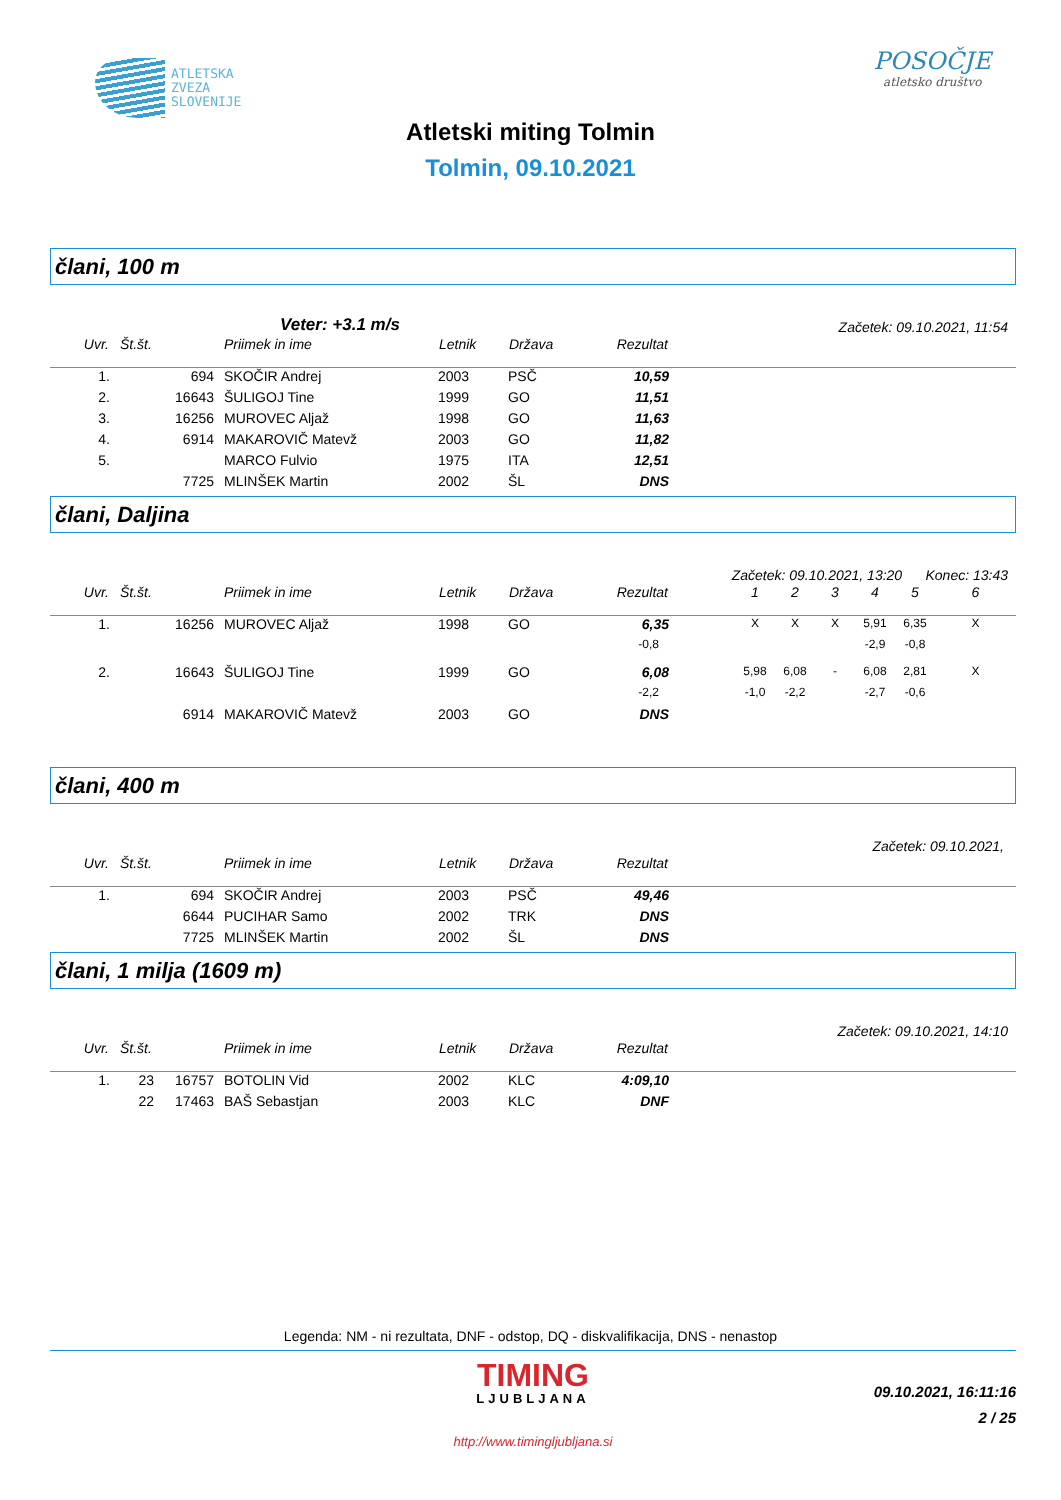ATLETSKA
ZVEZA
SLOVENIJE
POSOČJE
atletsko društvo
Atletski miting Tolmin
Tolmin, 09.10.2021
člani, 100 m
Veter: +3.1 m/s Začetek: 09.10.2021, 11:54
| Uvr. | Št.št. | | Priimek in ime | Letnik | Država | Rezultat | |
| --- | --- | --- | --- | --- | --- | --- | --- |
| 1. | | 694 | SKOČIR Andrej | 2003 | PSČ | 10,59 | |
| 2. | | 16643 | ŠULIGOJ Tine | 1999 | GO | 11,51 | |
| 3. | | 16256 | MUROVEC Aljaž | 1998 | GO | 11,63 | |
| 4. | | 6914 | MAKAROVIČ Matevž | 2003 | GO | 11,82 | |
| 5. | | | MARCO Fulvio | 1975 | ITA | 12,51 | |
| | | 7725 | MLINŠEK Martin | 2002 | ŠL | DNS | |
člani, Daljina
Začetek: 09.10.2021, 13:20 Konec: 13:43
| Uvr. | Št.št. | | Priimek in ime | Letnik | Država | Rezultat | | 1 | 2 | 3 | 4 | 5 | 6 |
| --- | --- | --- | --- | --- | --- | --- | --- | --- | --- | --- | --- | --- | --- |
| 1. | | 16256 | MUROVEC Aljaž | 1998 | GO | 6,35 | | X | X | X | 5,91 | 6,35 | X |
| | | | | | | -0,8 | | | | | -2,9 | -0,8 | |
| 2. | | 16643 | ŠULIGOJ Tine | 1999 | GO | 6,08 | | 5,98 | 6,08 | - | 6,08 | 2,81 | X |
| | | | | | | -2,2 | | -1,0 | -2,2 | | -2,7 | -0,6 | |
| | | 6914 | MAKAROVIČ Matevž | 2003 | GO | DNS | | | | | | | |
člani, 400 m
Začetek: 09.10.2021,
| Uvr. | Št.št. | | Priimek in ime | Letnik | Država | Rezultat | |
| --- | --- | --- | --- | --- | --- | --- | --- |
| 1. | | 694 | SKOČIR Andrej | 2003 | PSČ | 49,46 | |
| | | 6644 | PUCIHAR Samo | 2002 | TRK | DNS | |
| | | 7725 | MLINŠEK Martin | 2002 | ŠL | DNS | |
člani, 1 milja (1609 m)
Začetek: 09.10.2021, 14:10
| Uvr. | Št.št. | | Priimek in ime | Letnik | Država | Rezultat | |
| --- | --- | --- | --- | --- | --- | --- | --- |
| 1. | 23 | 16757 | BOTOLIN Vid | 2002 | KLC | 4:09,10 | |
| | 22 | 17463 | BAŠ Sebastjan | 2003 | KLC | DNF | |
Legenda: NM - ni rezultata, DNF - odstop, DQ - diskvalifikacija, DNS - nenastop
TIMING
LJUBLJANA
http://www.timingljubljana.si
09.10.2021, 16:11:16
2 / 25